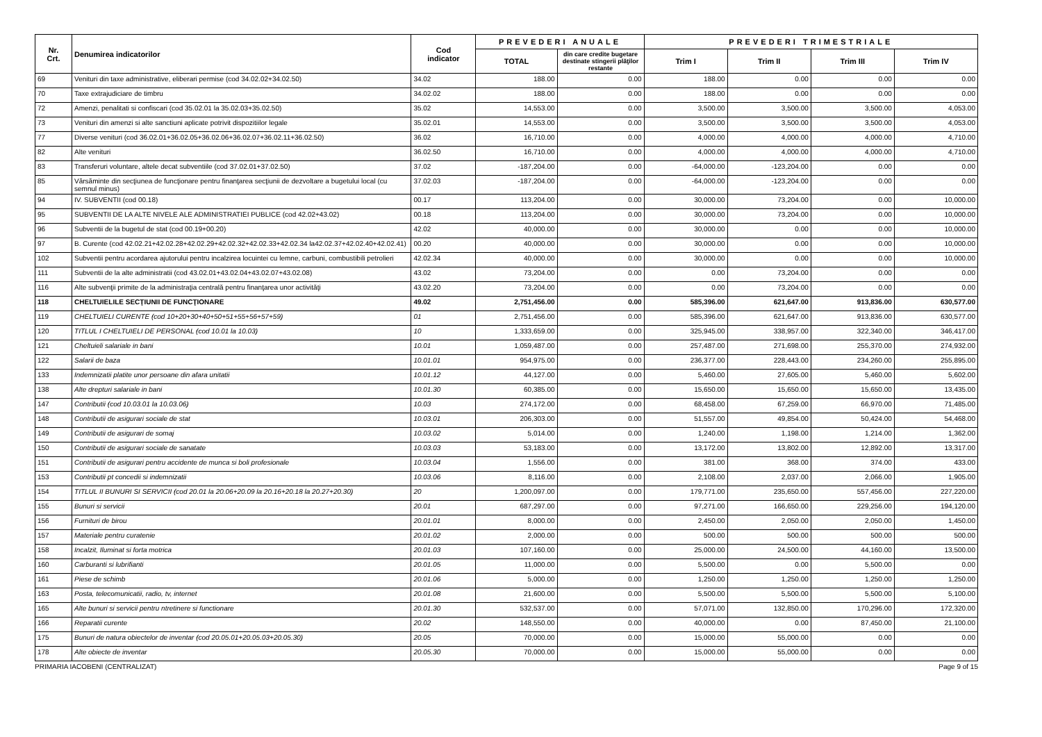| Nr. Crt. | Denumirea indicatorilor | Cod indicator | PREVEDERI ANUALE | | PREVEDERI TRIMESTRIALE | | | |
| --- | --- | --- | --- | --- | --- | --- | --- | --- |
| | | | TOTAL | din care credite bugetare destinate stingerii plăţilor restante | Trim I | Trim II | Trim III | Trim IV |
| 69 | Venituri din taxe administrative, eliberari permise (cod 34.02.02+34.02.50) | 34.02 | 188.00 | 0.00 | 188.00 | 0.00 | 0.00 | 0.00 |
| 70 | Taxe extrajudiciare de timbru | 34.02.02 | 188.00 | 0.00 | 188.00 | 0.00 | 0.00 | 0.00 |
| 72 | Amenzi, penalitati si confiscari (cod 35.02.01 la 35.02.03+35.02.50) | 35.02 | 14,553.00 | 0.00 | 3,500.00 | 3,500.00 | 3,500.00 | 4,053.00 |
| 73 | Venituri din amenzi si alte sanctiuni aplicate potrivit dispozitiilor legale | 35.02.01 | 14,553.00 | 0.00 | 3,500.00 | 3,500.00 | 3,500.00 | 4,053.00 |
| 77 | Diverse venituri (cod 36.02.01+36.02.05+36.02.06+36.02.07+36.02.11+36.02.50) | 36.02 | 16,710.00 | 0.00 | 4,000.00 | 4,000.00 | 4,000.00 | 4,710.00 |
| 82 | Alte venituri | 36.02.50 | 16,710.00 | 0.00 | 4,000.00 | 4,000.00 | 4,000.00 | 4,710.00 |
| 83 | Transferuri voluntare, altele decat subventiile (cod 37.02.01+37.02.50) | 37.02 | -187,204.00 | 0.00 | -64,000.00 | -123,204.00 | 0.00 | 0.00 |
| 85 | Vărsăminte din secţiunea de funcţionare pentru finanţarea secţiunii de dezvoltare a bugetului local (cu semnul minus) | 37.02.03 | -187,204.00 | 0.00 | -64,000.00 | -123,204.00 | 0.00 | 0.00 |
| 94 | IV. SUBVENTII (cod 00.18) | 00.17 | 113,204.00 | 0.00 | 30,000.00 | 73,204.00 | 0.00 | 10,000.00 |
| 95 | SUBVENTII DE LA ALTE NIVELE ALE ADMINISTRATIEI PUBLICE (cod 42.02+43.02) | 00.18 | 113,204.00 | 0.00 | 30,000.00 | 73,204.00 | 0.00 | 10,000.00 |
| 96 | Subventii de la bugetul de stat (cod 00.19+00.20) | 42.02 | 40,000.00 | 0.00 | 30,000.00 | 0.00 | 0.00 | 10,000.00 |
| 97 | B. Curente (cod 42.02.21+42.02.28+42.02.29+42.02.32+42.02.33+42.02.34 la42.02.37+42.02.40+42.02.41) | 00.20 | 40,000.00 | 0.00 | 30,000.00 | 0.00 | 0.00 | 10,000.00 |
| 102 | Subventii pentru acordarea ajutorului pentru incalzirea locuintei cu lemne, carbuni, combustibili petrolieri | 42.02.34 | 40,000.00 | 0.00 | 30,000.00 | 0.00 | 0.00 | 10,000.00 |
| 111 | Subventii de la alte administratii (cod 43.02.01+43.02.04+43.02.07+43.02.08) | 43.02 | 73,204.00 | 0.00 | 0.00 | 73,204.00 | 0.00 | 0.00 |
| 116 | Alte subvenţii primite de la administraţia centrală pentru finanţarea unor activităţi | 43.02.20 | 73,204.00 | 0.00 | 0.00 | 73,204.00 | 0.00 | 0.00 |
| 118 | CHELTUIELILE SECŢIUNII DE FUNCŢIONARE | 49.02 | 2,751,456.00 | 0.00 | 585,396.00 | 621,647.00 | 913,836.00 | 630,577.00 |
| 119 | CHELTUIELI CURENTE (cod 10+20+30+40+50+51+55+56+57+59) | 01 | 2,751,456.00 | 0.00 | 585,396.00 | 621,647.00 | 913,836.00 | 630,577.00 |
| 120 | TITLUL I CHELTUIELI DE PERSONAL (cod 10.01 la 10.03) | 10 | 1,333,659.00 | 0.00 | 325,945.00 | 338,957.00 | 322,340.00 | 346,417.00 |
| 121 | Cheltuieli salariale in bani | 10.01 | 1,059,487.00 | 0.00 | 257,487.00 | 271,698.00 | 255,370.00 | 274,932.00 |
| 122 | Salarii de baza | 10.01.01 | 954,975.00 | 0.00 | 236,377.00 | 228,443.00 | 234,260.00 | 255,895.00 |
| 133 | Indemnizatii platite unor persoane din afara unitatii | 10.01.12 | 44,127.00 | 0.00 | 5,460.00 | 27,605.00 | 5,460.00 | 5,602.00 |
| 138 | Alte drepturi salariale in bani | 10.01.30 | 60,385.00 | 0.00 | 15,650.00 | 15,650.00 | 15,650.00 | 13,435.00 |
| 147 | Contributii (cod 10.03.01 la 10.03.06) | 10.03 | 274,172.00 | 0.00 | 68,458.00 | 67,259.00 | 66,970.00 | 71,485.00 |
| 148 | Contributii de asigurari sociale de stat | 10.03.01 | 206,303.00 | 0.00 | 51,557.00 | 49,854.00 | 50,424.00 | 54,468.00 |
| 149 | Contributii de asigurari de somaj | 10.03.02 | 5,014.00 | 0.00 | 1,240.00 | 1,198.00 | 1,214.00 | 1,362.00 |
| 150 | Contributii de asigurari sociale de sanatate | 10.03.03 | 53,183.00 | 0.00 | 13,172.00 | 13,802.00 | 12,892.00 | 13,317.00 |
| 151 | Contributii de asigurari pentru accidente de munca si boli profesionale | 10.03.04 | 1,556.00 | 0.00 | 381.00 | 368.00 | 374.00 | 433.00 |
| 153 | Contributii pt concedii si indemnizatii | 10.03.06 | 8,116.00 | 0.00 | 2,108.00 | 2,037.00 | 2,066.00 | 1,905.00 |
| 154 | TITLUL II BUNURI SI SERVICII (cod 20.01 la 20.06+20.09 la 20.16+20.18 la 20.27+20.30) | 20 | 1,200,097.00 | 0.00 | 179,771.00 | 235,650.00 | 557,456.00 | 227,220.00 |
| 155 | Bunuri si servicii | 20.01 | 687,297.00 | 0.00 | 97,271.00 | 166,650.00 | 229,256.00 | 194,120.00 |
| 156 | Furnituri de birou | 20.01.01 | 8,000.00 | 0.00 | 2,450.00 | 2,050.00 | 2,050.00 | 1,450.00 |
| 157 | Materiale pentru curatenie | 20.01.02 | 2,000.00 | 0.00 | 500.00 | 500.00 | 500.00 | 500.00 |
| 158 | Incalzit, Iluminat si forta motrica | 20.01.03 | 107,160.00 | 0.00 | 25,000.00 | 24,500.00 | 44,160.00 | 13,500.00 |
| 160 | Carburanti si lubrifianti | 20.01.05 | 11,000.00 | 0.00 | 5,500.00 | 0.00 | 5,500.00 | 0.00 |
| 161 | Piese de schimb | 20.01.06 | 5,000.00 | 0.00 | 1,250.00 | 1,250.00 | 1,250.00 | 1,250.00 |
| 163 | Posta, telecomunicatii, radio, tv, internet | 20.01.08 | 21,600.00 | 0.00 | 5,500.00 | 5,500.00 | 5,500.00 | 5,100.00 |
| 165 | Alte bunuri si servicii pentru ntretinere si functionare | 20.01.30 | 532,537.00 | 0.00 | 57,071.00 | 132,850.00 | 170,296.00 | 172,320.00 |
| 166 | Reparatii curente | 20.02 | 148,550.00 | 0.00 | 40,000.00 | 0.00 | 87,450.00 | 21,100.00 |
| 175 | Bunuri de natura obiectelor de inventar (cod 20.05.01+20.05.03+20.05.30) | 20.05 | 70,000.00 | 0.00 | 15,000.00 | 55,000.00 | 0.00 | 0.00 |
| 178 | Alte obiecte de inventar | 20.05.30 | 70,000.00 | 0.00 | 15,000.00 | 55,000.00 | 0.00 | 0.00 |
PRIMARIA IACOBENI (CENTRALIZAT) Page 9 of 15